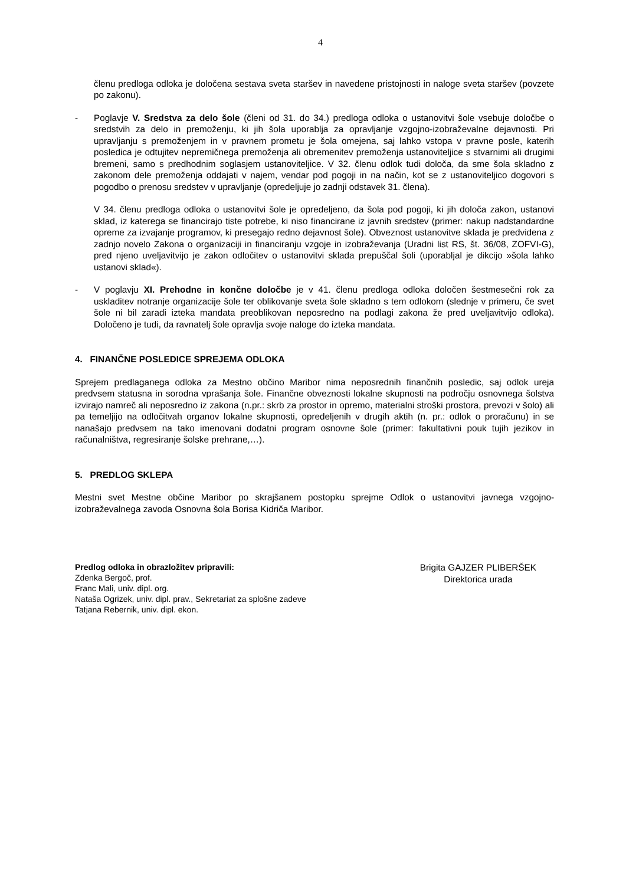4
členu predloga odloka je določena sestava sveta staršev in navedene pristojnosti in naloge sveta staršev (povzete po zakonu).
- Poglavje V. Sredstva za delo šole (členi od 31. do 34.) predloga odloka o ustanovitvi šole vsebuje določbe o sredstvih za delo in premoženju, ki jih šola uporablja za opravljanje vzgojno-izobraževalne dejavnosti. Pri upravljanju s premoženjem in v pravnem prometu je šola omejena, saj lahko vstopa v pravne posle, katerih posledica je odtujitev nepremičnega premoženja ali obremenitev premoženja ustanoviteljice s stvarnimi ali drugimi bremeni, samo s predhodnim soglasjem ustanoviteljice. V 32. členu odlok tudi določa, da sme šola skladno z zakonom dele premoženja oddajati v najem, vendar pod pogoji in na način, kot se z ustanoviteljico dogovori s pogodbo o prenosu sredstev v upravljanje (opredeljuje jo zadnji odstavek 31. člena).
V 34. členu predloga odloka o ustanovitvi šole je opredeljeno, da šola pod pogoji, ki jih določa zakon, ustanovi sklad, iz katerega se financirajo tiste potrebe, ki niso financirane iz javnih sredstev (primer: nakup nadstandardne opreme za izvajanje programov, ki presegajo redno dejavnost šole). Obveznost ustanovitve sklada je predvidena z zadnjo novelo Zakona o organizaciji in financiranju vzgoje in izobraževanja (Uradni list RS, št. 36/08, ZOFVI-G), pred njeno uveljavitvijo je zakon odločitev o ustanovitvi sklada prepuščal šoli (uporabljal je dikcijo »šola lahko ustanovi sklad«).
- V poglavju XI. Prehodne in končne določbe je v 41. členu predloga odloka določen šestmesečni rok za uskladitev notranje organizacije šole ter oblikovanje sveta šole skladno s tem odlokom (slednje v primeru, če svet šole ni bil zaradi izteka mandata preoblikovan neposredno na podlagi zakona že pred uveljavitvijo odloka). Določeno je tudi, da ravnatelj šole opravlja svoje naloge do izteka mandata.
4. FINANČNE POSLEDICE SPREJEMA ODLOKA
Sprejem predlaganega odloka za Mestno občino Maribor nima neposrednih finančnih posledic, saj odlok ureja predvsem statusna in sorodna vprašanja šole. Finančne obveznosti lokalne skupnosti na področju osnovnega šolstva izvirajo namreč ali neposredno iz zakona (n.pr.: skrb za prostor in opremo, materialni stroški prostora, prevozi v šolo) ali pa temeljijo na odločitvah organov lokalne skupnosti, opredeljenih v drugih aktih (n. pr.: odlok o proračunu) in se nanašajo predvsem na tako imenovani dodatni program osnovne šole (primer: fakultativni pouk tujih jezikov in računalništva, regresiranje šolske prehrane,…).
5. PREDLOG SKLEPA
Mestni svet Mestne občine Maribor po skrajšanem postopku sprejme Odlok o ustanovitvi javnega vzgojno-izobraževalnega zavoda Osnovna šola Borisa Kidriča Maribor.
Predlog odloka in obrazložitev pripravili:
Zdenka Bergoč, prof.
Franc Mali, univ. dipl. org.
Nataša Ogrizek, univ. dipl. prav., Sekretariat za splošne zadeve
Tatjana Rebernik, univ. dipl. ekon.
Brigita GAJZER PLIBERŠEK
Direktorica urada